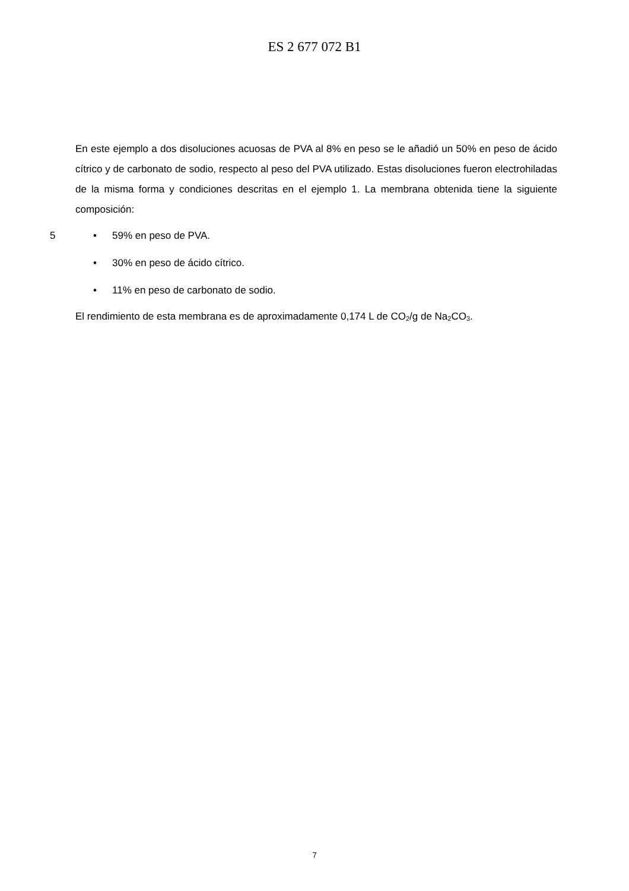ES 2 677 072 B1
En este ejemplo a dos disoluciones acuosas de PVA al 8% en peso se le añadió un 50% en peso de ácido cítrico y de carbonato de sodio, respecto al peso del PVA utilizado. Estas disoluciones fueron electrohiladas de la misma forma y condiciones descritas en el ejemplo 1. La membrana obtenida tiene la siguiente composición:
5 • 59% en peso de PVA.
• 30% en peso de ácido cítrico.
• 11% en peso de carbonato de sodio.
El rendimiento de esta membrana es de aproximadamente 0,174 L de CO<sub>2</sub>/g de Na<sub>2</sub>CO<sub>3</sub>.
7